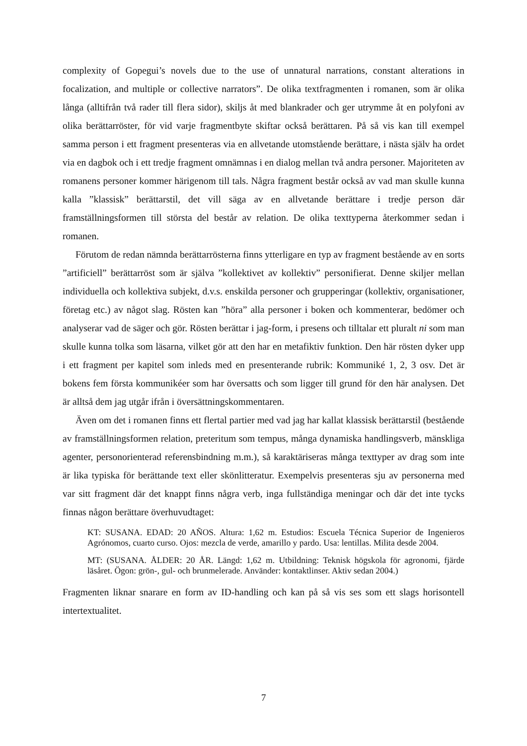complexity of Gopegui’s novels due to the use of unnatural narrations, constant alterations in focalization, and multiple or collective narrators”. De olika textfragmenten i romanen, som är olika långa (alltifrån två rader till flera sidor), skiljs åt med blankrader och ger utrymme åt en polyfoni av olika berättarröster, för vid varje fragmentbyte skiftar också berättaren. På så vis kan till exempel samma person i ett fragment presenteras via en allvetande utomstående berättare, i nästa själv ha ordet via en dagbok och i ett tredje fragment omnämnas i en dialog mellan två andra personer. Majoriteten av romanens personer kommer härigenom till tals. Några fragment består också av vad man skulle kunna kalla ”klassisk” berättarstil, det vill säga av en allvetande berättare i tredje person där framställningsformen till största del består av relation. De olika texttyperna återkommer sedan i romanen.
Förutom de redan nämnda berättarrösterna finns ytterligare en typ av fragment bestående av en sorts ”artificiell” berättarröst som är själva ”kollektivet av kollektiv” personifierat. Denne skiljer mellan individuella och kollektiva subjekt, d.v.s. enskilda personer och grupperingar (kollektiv, organisationer, företag etc.) av något slag. Rösten kan ”höra” alla personer i boken och kommenterar, bedömer och analyserar vad de säger och gör. Rösten berättar i jag-form, i presens och tilltalar ett pluralt ni som man skulle kunna tolka som läsarna, vilket gör att den har en metafiktiv funktion. Den här rösten dyker upp i ett fragment per kapitel som inleds med en presenterande rubrik: Kommuniké 1, 2, 3 osv. Det är bokens fem första kommunikéer som har översatts och som ligger till grund för den här analysen. Det är alltså dem jag utgår ifrån i översättningskommentaren.
Även om det i romanen finns ett flertal partier med vad jag har kallat klassisk berättarstil (bestående av framställningsformen relation, preteritum som tempus, många dynamiska handlingsverb, mänskliga agenter, personorienterad referensbindning m.m.), så karaktäriseras många texttyper av drag som inte är lika typiska för berättande text eller skönlitteratur. Exempelvis presenteras sju av personerna med var sitt fragment där det knappt finns några verb, inga fullständiga meningar och där det inte tycks finnas någon berättare överhuvudtaget:
KT: SUSANA. EDAD: 20 AÑOS. Altura: 1,62 m. Estudios: Escuela Técnica Superior de Ingenieros Agrónomos, cuarto curso. Ojos: mezcla de verde, amarillo y pardo. Usa: lentillas. Milita desde 2004.
MT: (SUSANA. ÅLDER: 20 ÅR. Längd: 1,62 m. Utbildning: Teknisk högskola för agronomi, fjärde läsåret. Ögon: grön-, gul- och brunmelerade. Använder: kontaktlinser. Aktiv sedan 2004.)
Fragmenten liknar snarare en form av ID-handling och kan på så vis ses som ett slags horisontell intertextualitet.
7